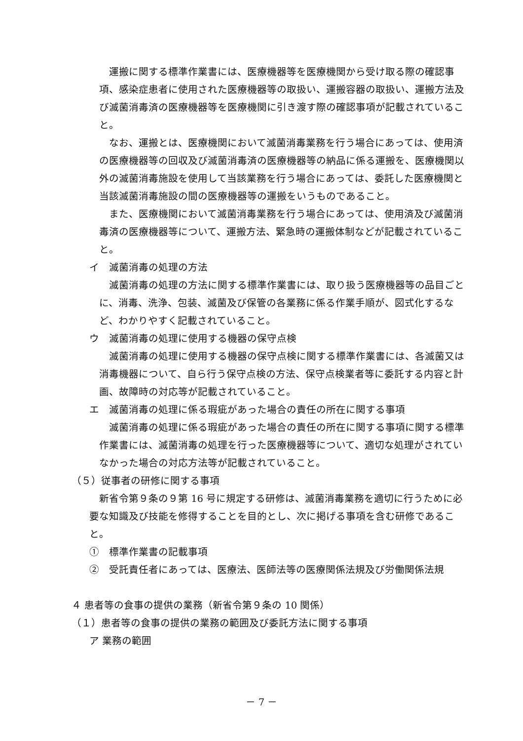運搬に関する標準作業書には、医療機器等を医療機関から受け取る際の確認事項、感染症患者に使用された医療機器等の取扱い、運搬容器の取扱い、運搬方法及び滅菌消毒済の医療機器等を医療機関に引き渡す際の確認事項が記載されていること。
なお、運搬とは、医療機関において滅菌消毒業務を行う場合にあっては、使用済の医療機器等の回収及び滅菌消毒済の医療機器等の納品に係る運搬を、医療機関以外の滅菌消毒施設を使用して当該業務を行う場合にあっては、委託した医療機関と当該滅菌消毒施設の間の医療機器等の運搬をいうものであること。
また、医療機関において滅菌消毒業務を行う場合にあっては、使用済及び滅菌消毒済の医療機器等について、運搬方法、緊急時の運搬体制などが記載されていること。
イ　滅菌消毒の処理の方法
滅菌消毒の処理の方法に関する標準作業書には、取り扱う医療機器等の品目ごとに、消毒、洗浄、包装、滅菌及び保管の各業務に係る作業手順が、図式化するなど、わかりやすく記載されていること。
ウ　滅菌消毒の処理に使用する機器の保守点検
滅菌消毒の処理に使用する機器の保守点検に関する標準作業書には、各滅菌又は消毒機器について、自ら行う保守点検の方法、保守点検業者等に委託する内容と計画、故障時の対応等が記載されていること。
エ　滅菌消毒の処理に係る瑕疵があった場合の責任の所在に関する事項
滅菌消毒の処理に係る瑕疵があった場合の責任の所在に関する事項に関する標準作業書には、滅菌消毒の処理を行った医療機器等について、適切な処理がされていなかった場合の対応方法等が記載されていること。
（５）従事者の研修に関する事項
新省令第９条の９第 16 号に規定する研修は、滅菌消毒業務を適切に行うために必要な知識及び技能を修得することを目的とし、次に掲げる事項を含む研修であること。
①　標準作業書の記載事項
②　受託責任者にあっては、医療法、医師法等の医療関係法規及び労働関係法規
４ 患者等の食事の提供の業務（新省令第９条の 10 関係）
（１）患者等の食事の提供の業務の範囲及び委託方法に関する事項
ア 業務の範囲
－ 7 －